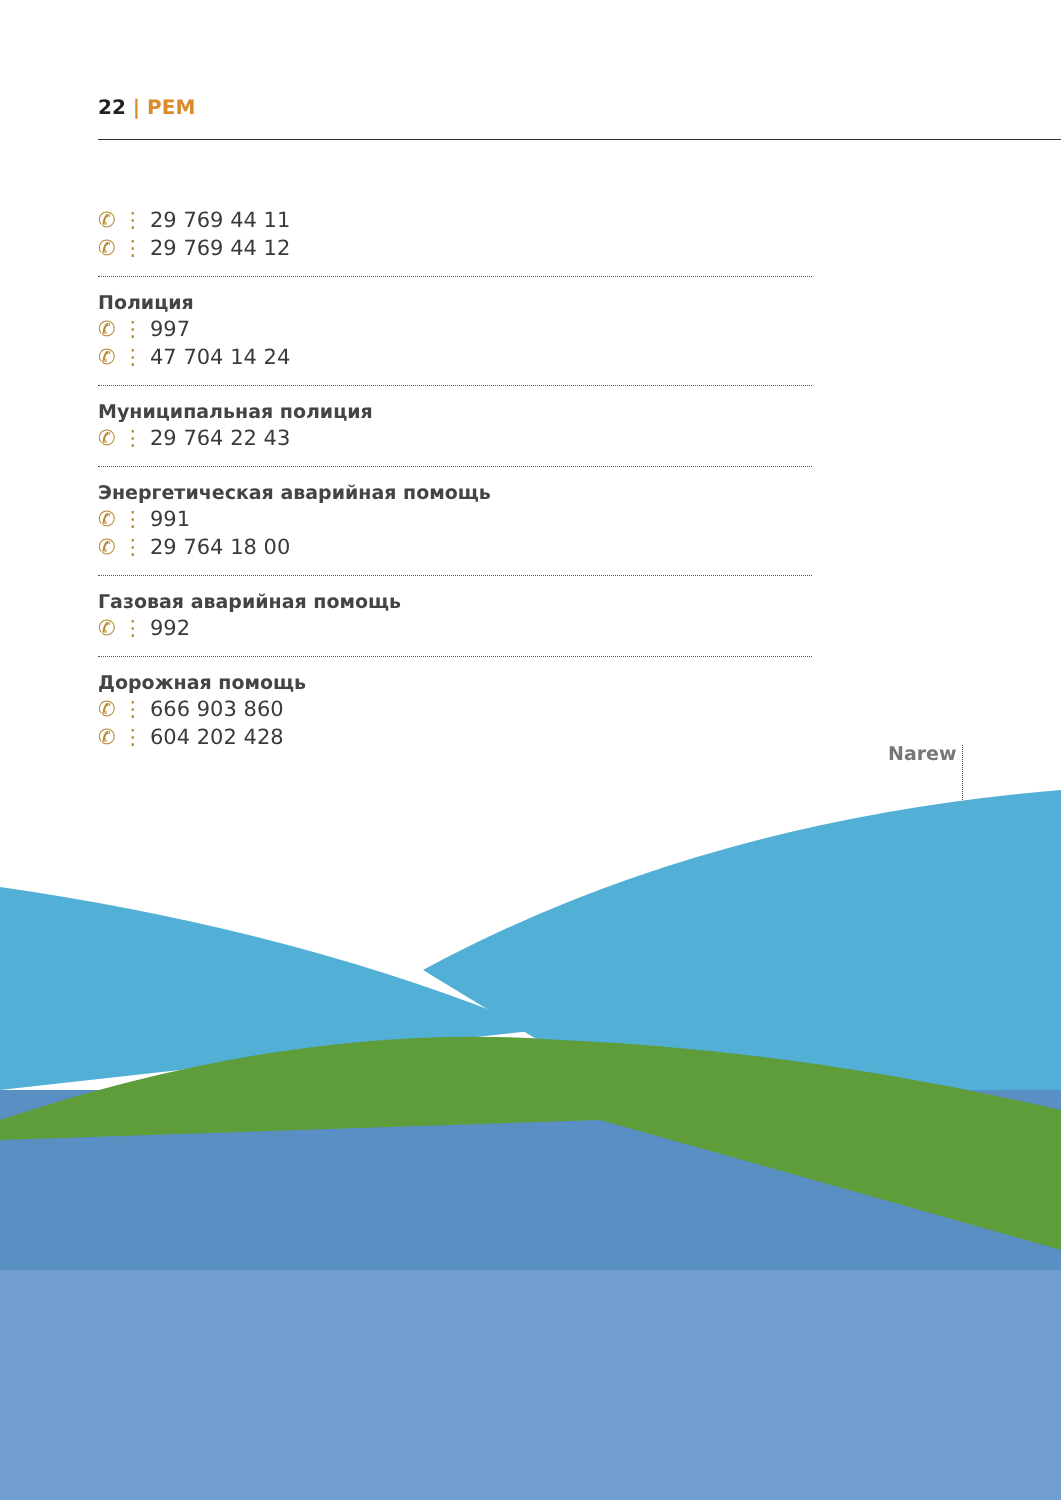22 | PEM
✆ ⋮ 29 769 44 11
✆ ⋮ 29 769 44 12
Полиция
✆ ⋮ 997
✆ ⋮ 47 704 14 24
Муниципальная полиция
✆ ⋮ 29 764 22 43
Энергетическая аварийная помощь
✆ ⋮ 991
✆ ⋮ 29 764 18 00
Газовая аварийная помощь
✆ ⋮ 992
Дорожная помощь
✆ ⋮ 666 903 860
✆ ⋮ 604 202 428
Narew